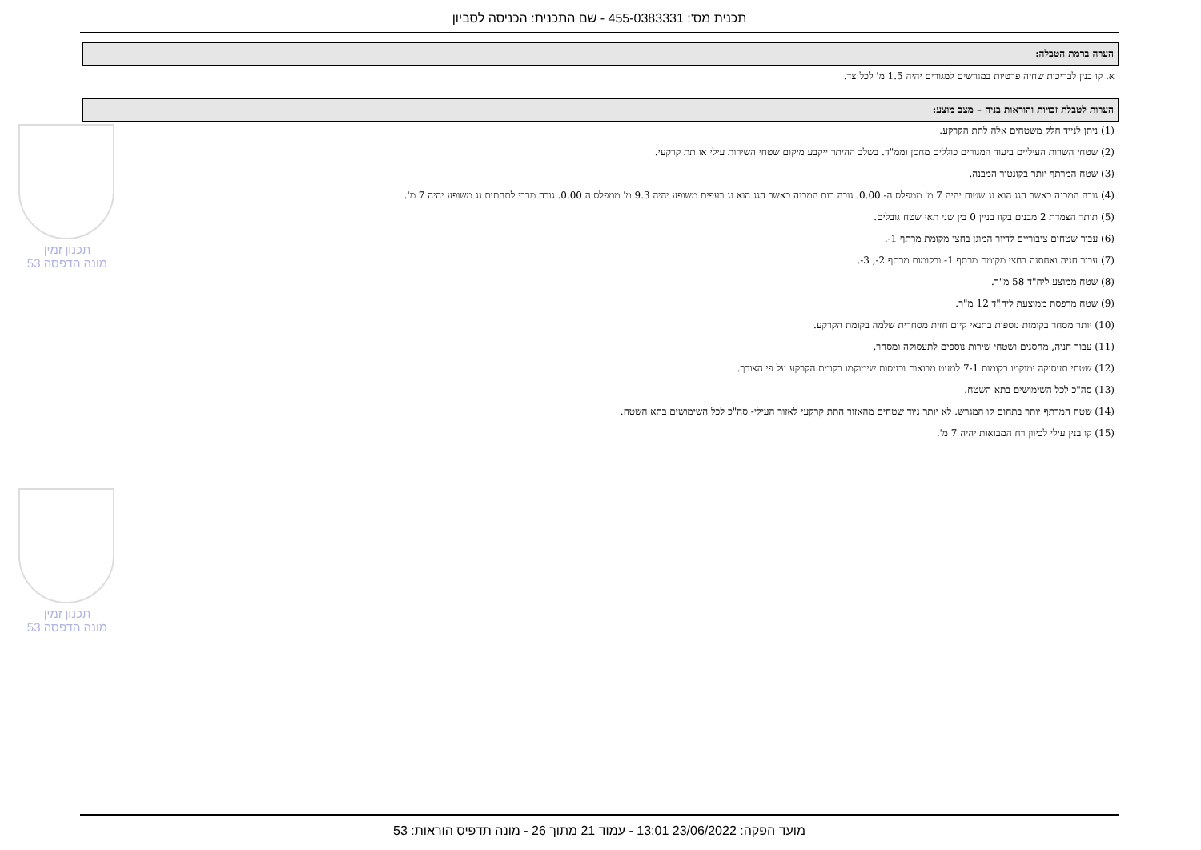תכנית מס': 455-0383331 - שם התכנית: הכניסה לסביון
הערה ברמת הטבלה:
א. קו בנין לבריכות שחיה פרטיות במגרשים למגורים יהיה 1.5 מ' לכל צד.
הערות לטבלת זכויות והוראות בניה – מצב מוצע:
(1) ניתן לנייד חלק משטחים אלה לתת הקרקע.
(2) שטחי השרות העיליים ביעוד המגורים כוללים מחסן וממ"ד. בשלב ההיתר ייקבע מיקום שטחי השירות עילי או תת קרקעי.
(3) שטח המרתף יותר בקונטור המבנה.
(4) גובה המבנה כאשר הגג הוא גג שטוח יהיה 7 מ' ממפלס ה- 0.00. גובה רום המבנה כאשר הגג הוא גג רעפים משופע יהיה 9.3 מ' ממפלס ה 0.00. גובה מרבי לתחתית גג משופע יהיה 7 מ'.
(5) תותר הצמדת 2 מבנים בקוו בניין 0 בין שני תאי שטח גובלים.
(6) עבור שטחים ציבוריים לדיור המוגן בחצי מקומת מרתף 1-.
(7) עבור חניה ואחסנה בחצי מקומת מרתף 1- ובקומות מרתף 2-, 3-.
(8) שטח ממוצע ליח"ד 58 מ"ר.
(9) שטח מרפסת ממוצעת ליח"ד 12 מ"ר.
(10) יותר מסחר בקומות נוספות בתנאי קיום חזית מסחרית שלמה בקומת הקרקע.
(11) עבור חניה, מחסנים ושטחי שירות נוספים לתעסוקה ומסחר.
(12) שטחי תעסוקה ימוקמו בקומות 7-1 למעט מבואות וכניסות שימוקמו בקומת הקרקע על פי הצורך.
(13) סה"כ לכל השימושים בתא השטח.
(14) שטח המרתף יותר בתחום קו המגרש. לא יותר ניוד שטחים מהאזור התת קרקעי לאזור העילי- סה"כ לכל השימושים בתא השטח.
(15) קו בנין עילי לכיוון רח המבואות יהיה 7 מ'.
תכנון זמין
מונה הדפסה 53
תכנון זמין
מונה הדפסה 53
מועד הפקה: 23/06/2022 13:01 - עמוד 21 מתוך 26 - מונה תדפיס הוראות: 53